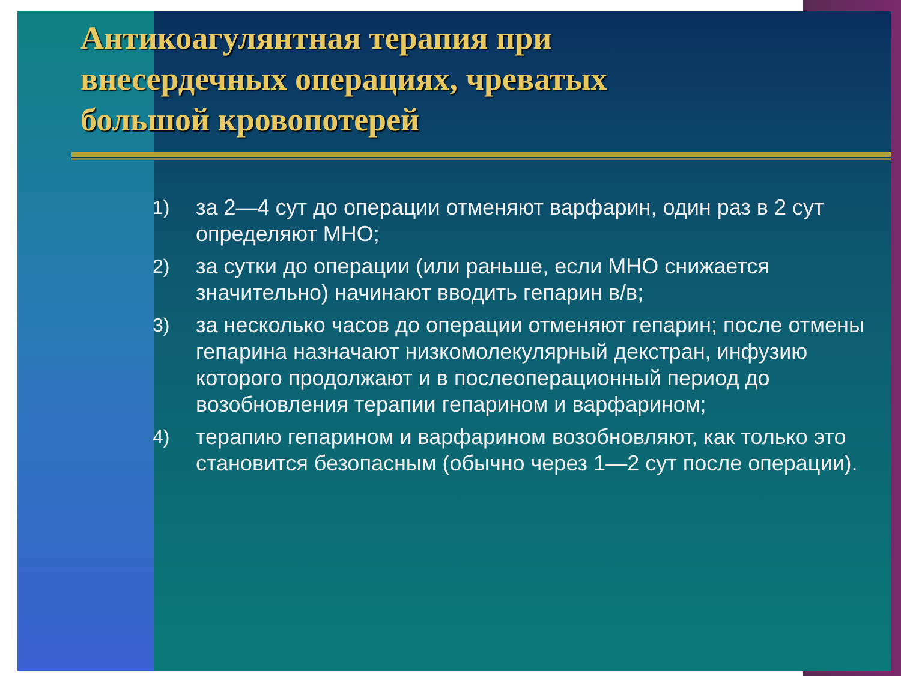Антикоагулянтная терапия при
внесердечных операциях, чреватых
большой кровопотерей
1) за 2—4 сут до операции отменяют варфарин, один раз в 2 сут определяют МНО;
2) за сутки до операции (или раньше, если МНО снижается значительно) начинают вводить гепарин в/в;
3) за несколько часов до операции отменяют гепарин; после отмены гепарина назначают низкомолекулярный декстран, инфузию которого продолжают и в послеоперационный период до возобновления терапии гепарином и варфарином;
4) терапию гепарином и варфарином возобновляют, как только это становится безопасным (обычно через 1—2 сут после операции).